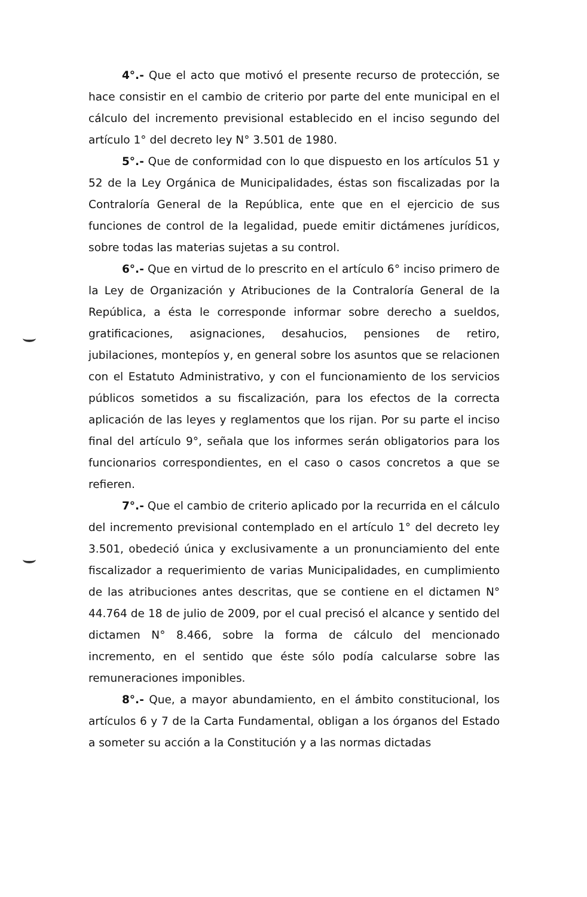4°.- Que el acto que motivó el presente recurso de protección, se hace consistir en el cambio de criterio por parte del ente municipal en el cálculo del incremento previsional establecido en el inciso segundo del artículo 1° del decreto ley N° 3.501 de 1980.
5°.- Que de conformidad con lo que dispuesto en los artículos 51 y 52 de la Ley Orgánica de Municipalidades, éstas son fiscalizadas por la Contraloría General de la República, ente que en el ejercicio de sus funciones de control de la legalidad, puede emitir dictámenes jurídicos, sobre todas las materias sujetas a su control.
6°.- Que en virtud de lo prescrito en el artículo 6° inciso primero de la Ley de Organización y Atribuciones de la Contraloría General de la República, a ésta le corresponde informar sobre derecho a sueldos, gratificaciones, asignaciones, desahucios, pensiones de retiro, jubilaciones, montepíos y, en general sobre los asuntos que se relacionen con el Estatuto Administrativo, y con el funcionamiento de los servicios públicos sometidos a su fiscalización, para los efectos de la correcta aplicación de las leyes y reglamentos que los rijan. Por su parte el inciso final del artículo 9°, señala que los informes serán obligatorios para los funcionarios correspondientes, en el caso o casos concretos a que se refieren.
7°.- Que el cambio de criterio aplicado por la recurrida en el cálculo del incremento previsional contemplado en el artículo 1° del decreto ley 3.501, obedeció única y exclusivamente a un pronunciamiento del ente fiscalizador a requerimiento de varias Municipalidades, en cumplimiento de las atribuciones antes descritas, que se contiene en el dictamen N° 44.764 de 18 de julio de 2009, por el cual precisó el alcance y sentido del dictamen N° 8.466, sobre la forma de cálculo del mencionado incremento, en el sentido que éste sólo podía calcularse sobre las remuneraciones imponibles.
8°.- Que, a mayor abundamiento, en el ámbito constitucional, los artículos 6 y 7 de la Carta Fundamental, obligan a los órganos del Estado a someter su acción a la Constitución y a las normas dictadas